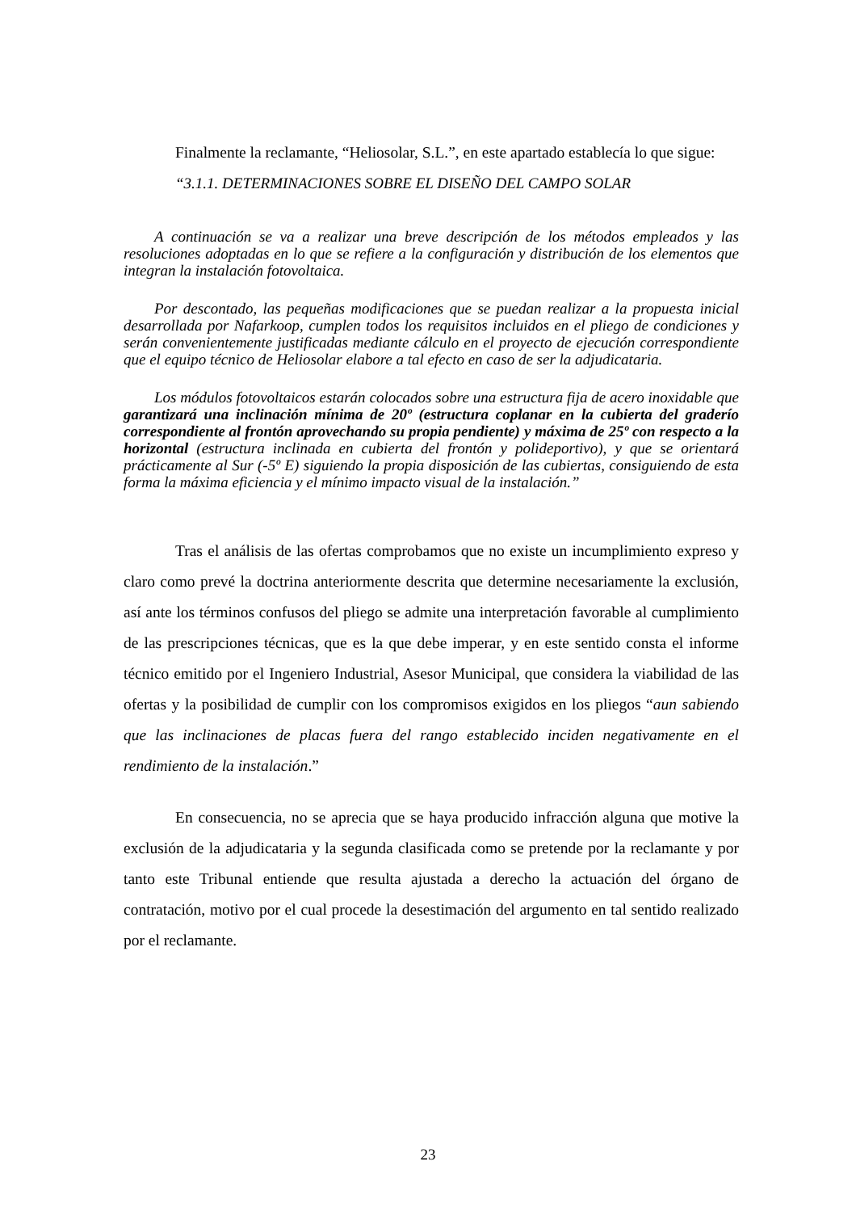Finalmente la reclamante, “Heliosolar, S.L.”, en este apartado establecía lo que sigue:
“3.1.1. DETERMINACIONES SOBRE EL DISEÑO DEL CAMPO SOLAR
A continuación se va a realizar una breve descripción de los métodos empleados y las resoluciones adoptadas en lo que se refiere a la configuración y distribución de los elementos que integran la instalación fotovoltaica.
Por descontado, las pequeñas modificaciones que se puedan realizar a la propuesta inicial desarrollada por Nafarkoop, cumplen todos los requisitos incluidos en el pliego de condiciones y serán convenientemente justificadas mediante cálculo en el proyecto de ejecución correspondiente que el equipo técnico de Heliosolar elabore a tal efecto en caso de ser la adjudicataria.
Los módulos fotovoltaicos estarán colocados sobre una estructura fija de acero inoxidable que garantizará una inclinación mínima de 20º (estructura coplanar en la cubierta del graderío correspondiente al frontón aprovechando su propia pendiente) y máxima de 25º con respecto a la horizontal (estructura inclinada en cubierta del frontón y polideportivo), y que se orientará prácticamente al Sur (-5º E) siguiendo la propia disposición de las cubiertas, consiguiendo de esta forma la máxima eficiencia y el mínimo impacto visual de la instalación.”
Tras el análisis de las ofertas comprobamos que no existe un incumplimiento expreso y claro como prevé la doctrina anteriormente descrita que determine necesariamente la exclusión, así ante los términos confusos del pliego se admite una interpretación favorable al cumplimiento de las prescripciones técnicas, que es la que debe imperar, y en este sentido consta el informe técnico emitido por el Ingeniero Industrial, Asesor Municipal, que considera la viabilidad de las ofertas y la posibilidad de cumplir con los compromisos exigidos en los pliegos “aun sabiendo que las inclinaciones de placas fuera del rango establecido inciden negativamente en el rendimiento de la instalación.”
En consecuencia, no se aprecia que se haya producido infracción alguna que motive la exclusión de la adjudicataria y la segunda clasificada como se pretende por la reclamante y por tanto este Tribunal entiende que resulta ajustada a derecho la actuación del órgano de contratación, motivo por el cual procede la desestimación del argumento en tal sentido realizado por el reclamante.
23